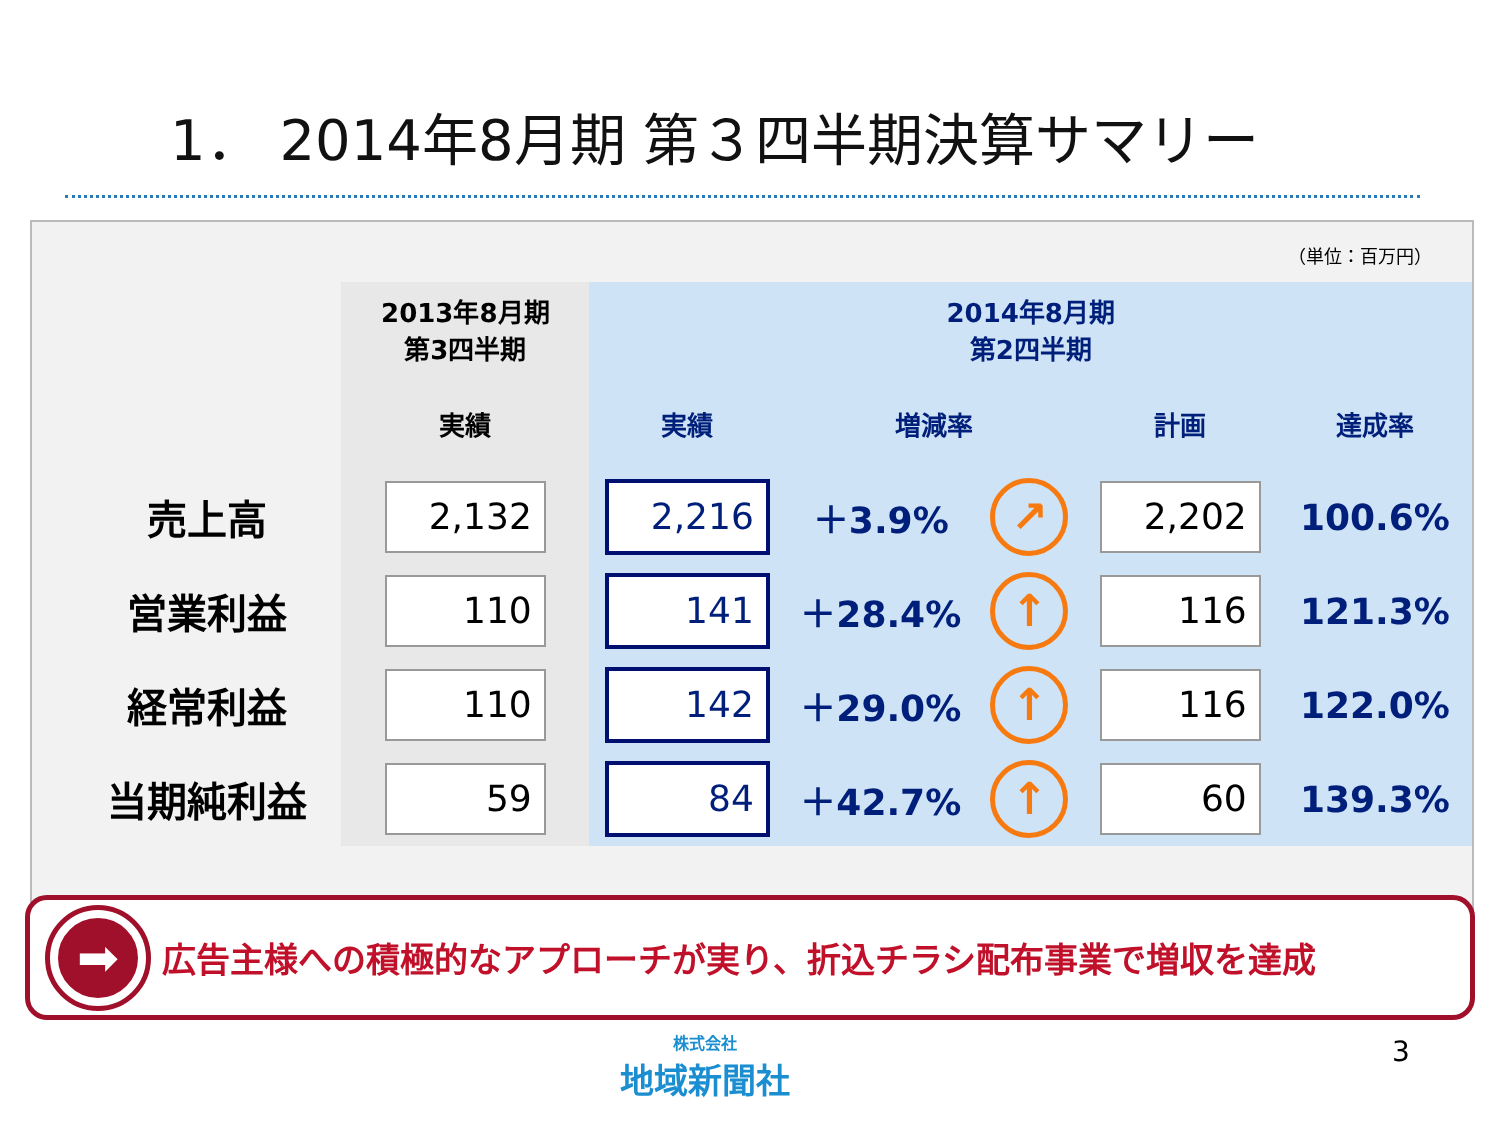1． 2014年8月期 第３四半期決算サマリー
（単位：百万円）
| | 2013年8月期 第3四半期 | 2014年8月期 第2四半期 | | | | |
| --- | --- | --- | --- | --- | --- | --- |
| | 実績 | 実績 | 増減率 | | 計画 | 達成率 |
| 売上高 | 2,132 | 2,216 | ＋3.9% | ↗ | 2,202 | 100.6% |
| 営業利益 | 110 | 141 | ＋28.4% | ↑ | 116 | 121.3% |
| 経常利益 | 110 | 142 | ＋29.0% | ↑ | 116 | 122.0% |
| 当期純利益 | 59 | 84 | ＋42.7% | ↑ | 60 | 139.3% |
➡
広告主様への積極的なアプローチが実り、折込チラシ配布事業で増収を達成
株式会社
地域新聞社
3